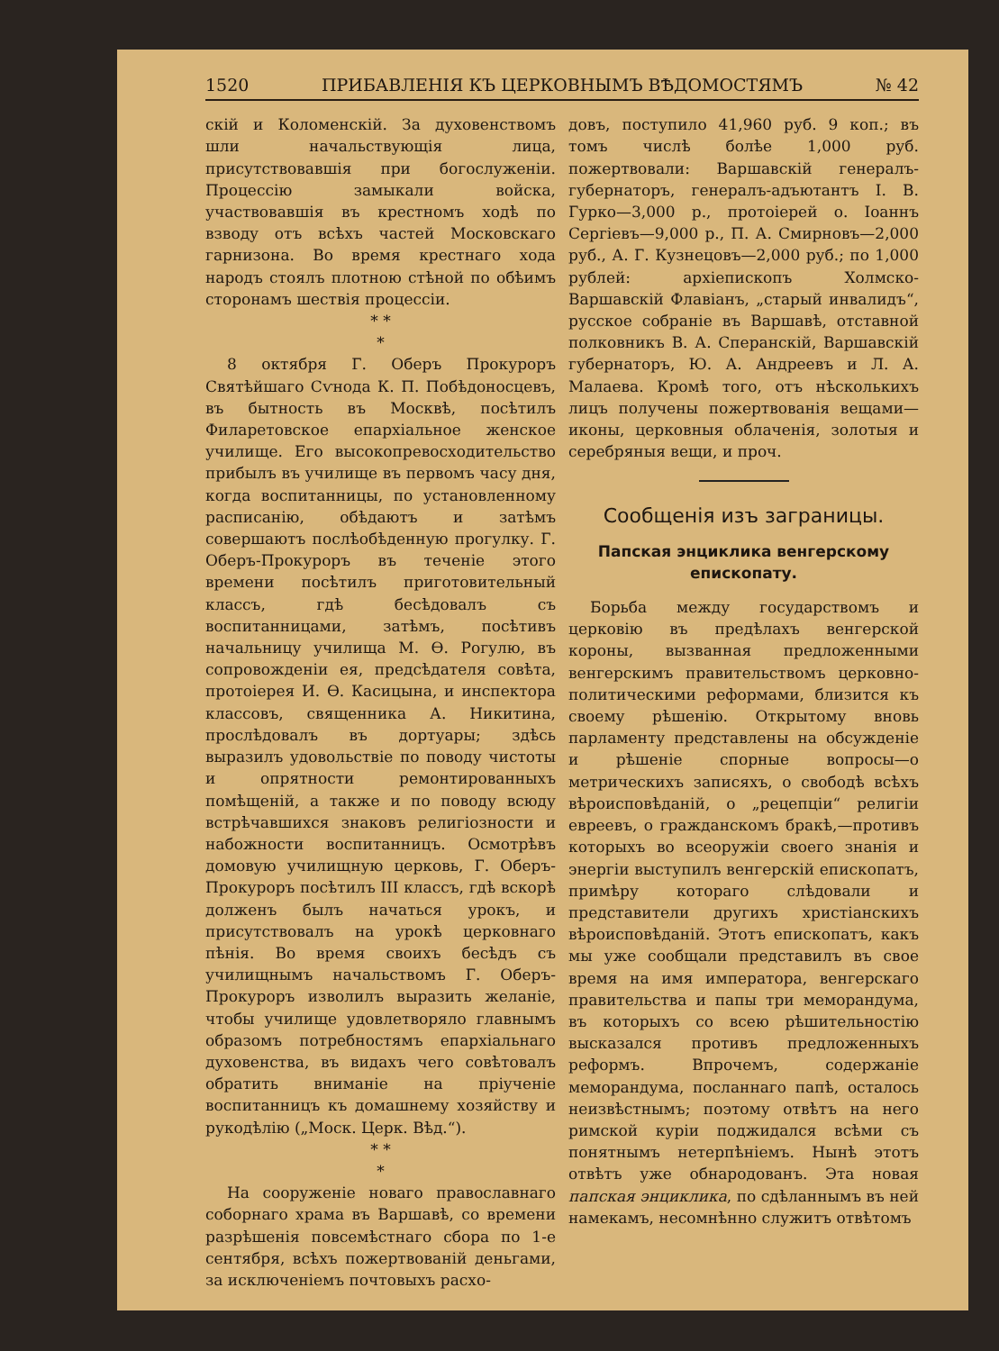1520 ПРИБАВЛЕНІЯ КЪ ЦЕРКОВНЫМЪ ВѢДОМОСТЯМЪ № 42
скій и Коломенскій. За духовенствомъ шли начальствующія лица, присутствовавшія при богослуженіи. Процессію замыкали войска, участвовавшія въ крестномъ ходѣ по взводу отъ всѣхъ частей Московскаго гарнизона. Во время крестнаго хода народъ стоялъ плотною стѣной по обѣимъ сторонамъ шествія процессіи.
* *
*
8 октября Г. Оберъ Прокуроръ Святѣйшаго Сѵнода К. П. Побѣдоносцевъ, въ бытность въ Москвѣ, посѣтилъ Филаретовское епархіальное женское училище. Его высокопревосходительство прибылъ въ училище въ первомъ часу дня, когда воспитанницы, по установленному расписанію, обѣдаютъ и затѣмъ совершаютъ послѣобѣденную прогулку. Г. Оберъ-Прокуроръ въ теченіе этого времени посѣтилъ приготовительный классъ, гдѣ бесѣдовалъ съ воспитанницами, затѣмъ, посѣтивъ начальницу училища М. Ѳ. Рогулю, въ сопровожденіи ея, предсѣдателя совѣта, протоіерея И. Ѳ. Касицына, и инспектора классовъ, священника А. Никитина, прослѣдовалъ въ дортуары; здѣсь выразилъ удовольствіе по поводу чистоты и опрятности ремонтированныхъ помѣщеній, а также и по поводу всюду встрѣчавшихся знаковъ религіозности и набожности воспитанницъ. Осмотрѣвъ домовую училищную церковь, Г. Оберъ-Прокуроръ посѣтилъ III классъ, гдѣ вскорѣ долженъ былъ начаться урокъ, и присутствовалъ на урокѣ церковнаго пѣнія. Во время своихъ бесѣдъ съ училищнымъ начальствомъ Г. Оберъ-Прокуроръ изволилъ выразить желаніе, чтобы училище удовлетворяло главнымъ образомъ потребностямъ епархіальнаго духовенства, въ видахъ чего совѣтовалъ обратить вниманіе на пріученіе воспитанницъ къ домашнему хозяйству и рукодѣлію („Моск. Церк. Вѣд.“).
* *
*
На сооруженіе новаго православнаго соборнаго храма въ Варшавѣ, со времени разрѣшенія повсемѣстнаго сбора по 1-е сентября, всѣхъ пожертвованій деньгами, за исключеніемъ почтовыхъ расхо-
довъ, поступило 41,960 руб. 9 коп.; въ томъ числѣ болѣе 1,000 руб. пожертвовали: Варшавскій генералъ-губернаторъ, генералъ-адъютантъ І. В. Гурко—3,000 р., протоіерей о. Іоаннъ Сергіевъ—9,000 р., П. А. Смирновъ—2,000 руб., А. Г. Кузнецовъ—2,000 руб.; по 1,000 рублей: архіепископъ Холмско-Варшавскій Флавіанъ, „старый инвалидъ“, русское собраніе въ Варшавѣ, отставной полковникъ В. А. Сперанскій, Варшавскій губернаторъ, Ю. А. Андреевъ и Л. А. Малаева. Кромѣ того, отъ нѣсколькихъ лицъ получены пожертвованія вещами—иконы, церковныя облаченія, золотыя и серебряныя вещи, и проч.
Сообщенія изъ заграницы.
Папская энциклика венгерскому епископату.
Борьба между государствомъ и церковію въ предѣлахъ венгерской короны, вызванная предложенными венгерскимъ правительствомъ церковно-политическими реформами, близится къ своему рѣшенію. Открытому вновь парламенту представлены на обсужденіе и рѣшеніе спорные вопросы—о метрическихъ записяхъ, о свободѣ всѣхъ вѣроисповѣданій, о „рецепціи“ религіи евреевъ, о гражданскомъ бракѣ,—противъ которыхъ во всеоружіи своего знанія и энергіи выступилъ венгерскій епископатъ, примѣру котораго слѣдовали и представители другихъ христіанскихъ вѣроисповѣданій. Этотъ епископатъ, какъ мы уже сообщали представилъ въ свое время на имя императора, венгерскаго правительства и папы три меморандума, въ которыхъ со всею рѣшительностію высказался противъ предложенныхъ реформъ. Впрочемъ, содержаніе меморандума, посланнаго папѣ, осталось неизвѣстнымъ; поэтому отвѣтъ на него римской куріи поджидался всѣми съ понятнымъ нетерпѣніемъ. Нынѣ этотъ отвѣтъ уже обнародованъ. Эта новая папская энциклика, по сдѣланнымъ въ ней намекамъ, несомнѣнно служитъ отвѣтомъ